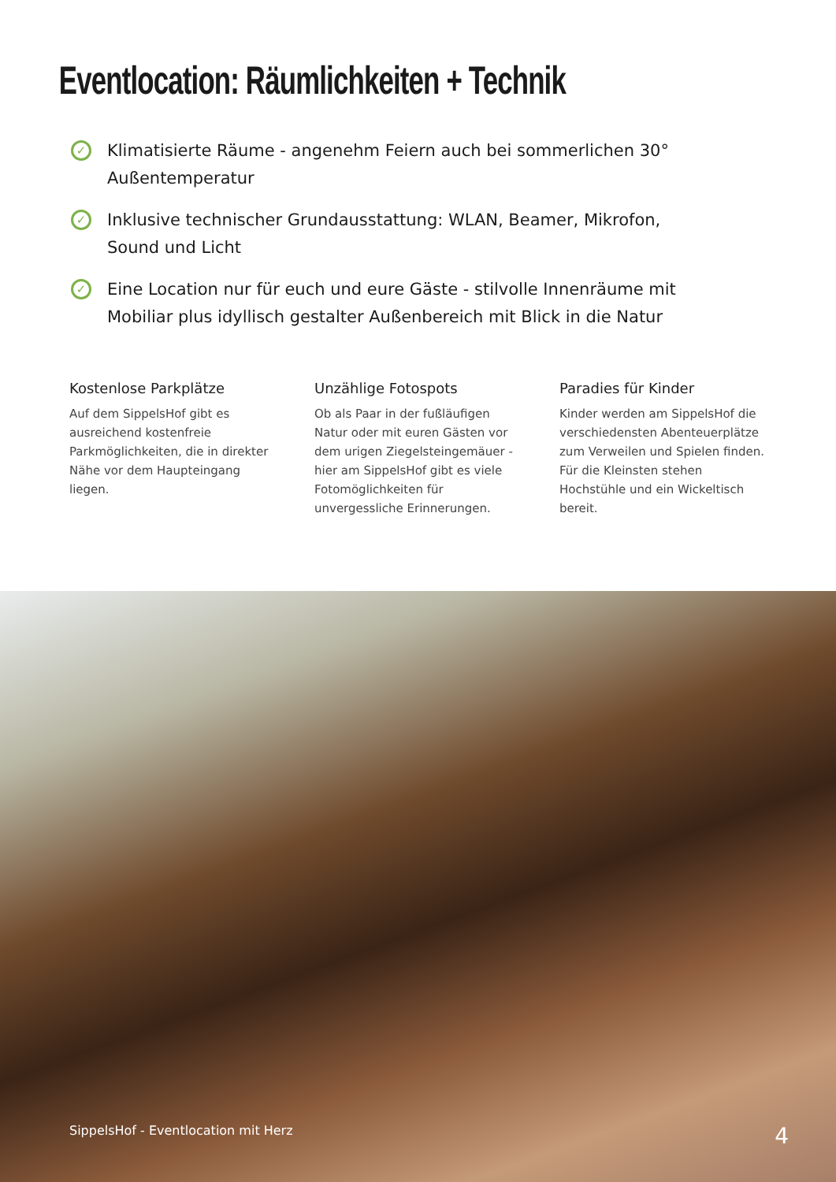Eventlocation: Räumlichkeiten + Technik
✓ Klimatisierte Räume - angenehm Feiern auch bei sommerlichen 30° Außentemperatur
✓ Inklusive technischer Grundausstattung: WLAN, Beamer, Mikrofon, Sound und Licht
✓ Eine Location nur für euch und eure Gäste - stilvolle Innenräume mit Mobiliar plus idyllisch gestalter Außenbereich mit Blick in die Natur
Kostenlose Parkplätze
Auf dem SippelsHof gibt es ausreichend kostenfreie Parkmöglichkeiten, die in direkter Nähe vor dem Haupteingang liegen.
Unzählige Fotospots
Ob als Paar in der fußläufigen Natur oder mit euren Gästen vor dem urigen Ziegelsteingemäuer - hier am SippelsHof gibt es viele Fotomöglichkeiten für unvergessliche Erinnerungen.
Paradies für Kinder
Kinder werden am SippelsHof die verschiedensten Abenteuerplätze zum Verweilen und Spielen finden. Für die Kleinsten stehen Hochstühle und ein Wickeltisch bereit.
SippelsHof - Eventlocation mit Herz 4